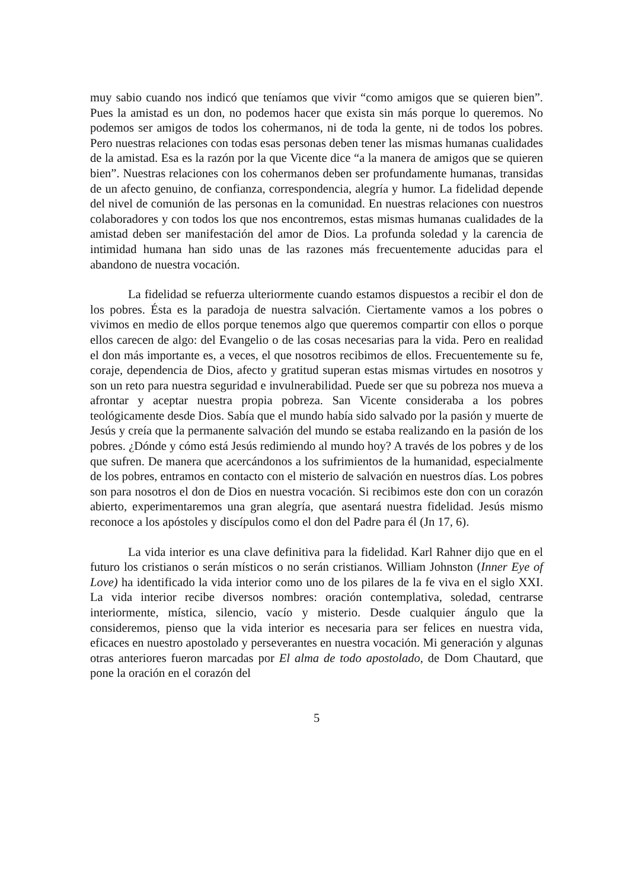muy sabio cuando nos indicó que teníamos que vivir “como amigos que se quieren bien”. Pues la amistad es un don, no podemos hacer que exista sin más porque lo queremos. No podemos ser amigos de todos los cohermanos, ni de toda la gente, ni de todos los pobres. Pero nuestras relaciones con todas esas personas deben tener las mismas humanas cualidades de la amistad. Esa es la razón por la que Vicente dice “a la manera de amigos que se quieren bien”. Nuestras relaciones con los cohermanos deben ser profundamente humanas, transidas de un afecto genuino, de confianza, correspondencia, alegría y humor. La fidelidad depende del nivel de comunión de las personas en la comunidad. En nuestras relaciones con nuestros colaboradores y con todos los que nos encontremos, estas mismas humanas cualidades de la amistad deben ser manifestación del amor de Dios. La profunda soledad y la carencia de intimidad humana han sido unas de las razones más frecuentemente aducidas para el abandono de nuestra vocación.
La fidelidad se refuerza ulteriormente cuando estamos dispuestos a recibir el don de los pobres. Ésta es la paradoja de nuestra salvación. Ciertamente vamos a los pobres o vivimos en medio de ellos porque tenemos algo que queremos compartir con ellos o porque ellos carecen de algo: del Evangelio o de las cosas necesarias para la vida. Pero en realidad el don más importante es, a veces, el que nosotros recibimos de ellos. Frecuentemente su fe, coraje, dependencia de Dios, afecto y gratitud superan estas mismas virtudes en nosotros y son un reto para nuestra seguridad e invulnerabilidad. Puede ser que su pobreza nos mueva a afrontar y aceptar nuestra propia pobreza. San Vicente consideraba a los pobres teológicamente desde Dios. Sabía que el mundo había sido salvado por la pasión y muerte de Jesús y creía que la permanente salvación del mundo se estaba realizando en la pasión de los pobres. ¿Dónde y cómo está Jesús redimiendo al mundo hoy? A través de los pobres y de los que sufren. De manera que acercándonos a los sufrimientos de la humanidad, especialmente de los pobres, entramos en contacto con el misterio de salvación en nuestros días. Los pobres son para nosotros el don de Dios en nuestra vocación. Si recibimos este don con un corazón abierto, experimentaremos una gran alegría, que asentará nuestra fidelidad. Jesús mismo reconoce a los apóstoles y discípulos como el don del Padre para él (Jn 17, 6).
La vida interior es una clave definitiva para la fidelidad. Karl Rahner dijo que en el futuro los cristianos o serán místicos o no serán cristianos. William Johnston (Inner Eye of Love) ha identificado la vida interior como uno de los pilares de la fe viva en el siglo XXI. La vida interior recibe diversos nombres: oración contemplativa, soledad, centrarse interiormente, mística, silencio, vacío y misterio. Desde cualquier ángulo que la consideremos, pienso que la vida interior es necesaria para ser felices en nuestra vida, eficaces en nuestro apostolado y perseverantes en nuestra vocación. Mi generación y algunas otras anteriores fueron marcadas por El alma de todo apostolado, de Dom Chautard, que pone la oración en el corazón del
5